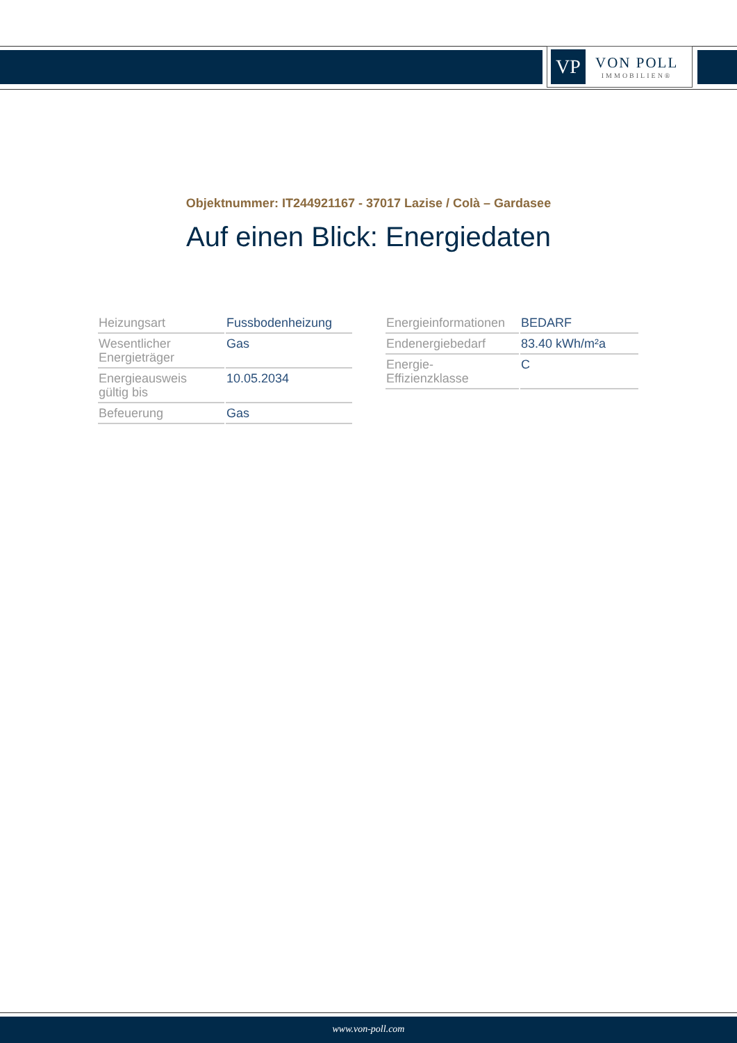VP
VON POLL
IMMOBILIEN®
Objektnummer: IT244921167 - 37017 Lazise / Colà – Gardasee
Auf einen Blick: Energiedaten
| Heizungsart | Fussbodenheizung |
| Wesentlicher Energieträger | Gas |
| Energieausweis gültig bis | 10.05.2034 |
| Befeuerung | Gas |
| Energieinformationen | BEDARF |
| Endenergiebedarf | 83.40 kWh/m²a |
| Energie- Effizienzklasse | C |
www.von-poll.com